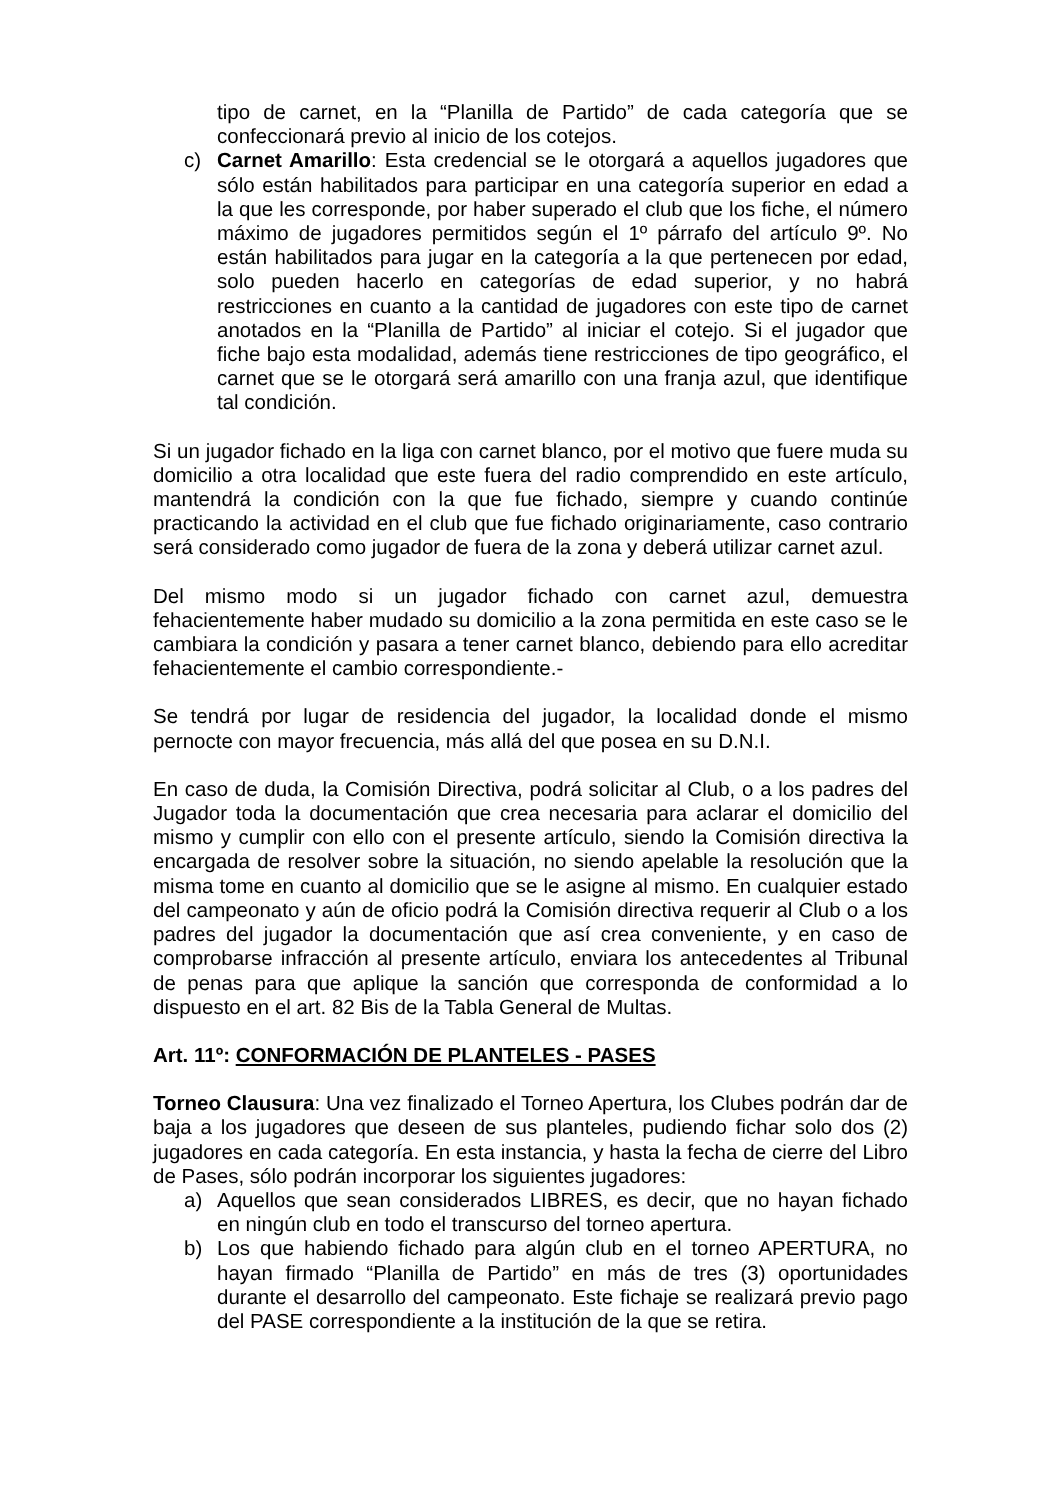tipo de carnet, en la “Planilla de Partido” de cada categoría que se confeccionará previo al inicio de los cotejos.
c) Carnet Amarillo: Esta credencial se le otorgará a aquellos jugadores que sólo están habilitados para participar en una categoría superior en edad a la que les corresponde, por haber superado el club que los fiche, el número máximo de jugadores permitidos según el 1º párrafo del artículo 9º. No están habilitados para jugar en la categoría a la que pertenecen por edad, solo pueden hacerlo en categorías de edad superior, y no habrá restricciones en cuanto a la cantidad de jugadores con este tipo de carnet anotados en la “Planilla de Partido” al iniciar el cotejo. Si el jugador que fiche bajo esta modalidad, además tiene restricciones de tipo geográfico, el carnet que se le otorgará será amarillo con una franja azul, que identifique tal condición.
Si un jugador fichado en la liga con carnet blanco, por el motivo que fuere muda su domicilio a otra localidad que este fuera del radio comprendido en este artículo, mantendrá la condición con la que fue fichado, siempre y cuando continúe practicando la actividad en el club que fue fichado originariamente, caso contrario será considerado como jugador de fuera de la zona y deberá utilizar carnet azul.
Del mismo modo si un jugador fichado con carnet azul, demuestra fehacientemente haber mudado su domicilio a la zona permitida en este caso se le cambiara la condición y pasara a tener carnet blanco, debiendo para ello acreditar fehacientemente el cambio correspondiente.-
Se tendrá por lugar de residencia del jugador, la localidad donde el mismo pernocte con mayor frecuencia, más allá del que posea en su D.N.I.
En caso de duda, la Comisión Directiva, podrá solicitar al Club, o a los padres del Jugador toda la documentación que crea necesaria para aclarar el domicilio del mismo y cumplir con ello con el presente artículo, siendo la Comisión directiva la encargada de resolver sobre la situación, no siendo apelable la resolución que la misma tome en cuanto al domicilio que se le asigne al mismo. En cualquier estado del campeonato y aún de oficio podrá la Comisión directiva requerir al Club o a los padres del jugador la documentación que así crea conveniente, y en caso de comprobarse infracción al presente artículo, enviara los antecedentes al Tribunal de penas para que aplique la sanción que corresponda de conformidad a lo dispuesto en el art. 82 Bis de la Tabla General de Multas.
Art. 11º: CONFORMACIÓN DE PLANTELES - PASES
Torneo Clausura: Una vez finalizado el Torneo Apertura, los Clubes podrán dar de baja a los jugadores que deseen de sus planteles, pudiendo fichar solo dos (2) jugadores en cada categoría. En esta instancia, y hasta la fecha de cierre del Libro de Pases, sólo podrán incorporar los siguientes jugadores:
a) Aquellos que sean considerados LIBRES, es decir, que no hayan fichado en ningún club en todo el transcurso del torneo apertura.
b) Los que habiendo fichado para algún club en el torneo APERTURA, no hayan firmado “Planilla de Partido” en más de tres (3) oportunidades durante el desarrollo del campeonato. Este fichaje se realizará previo pago del PASE correspondiente a la institución de la que se retira.